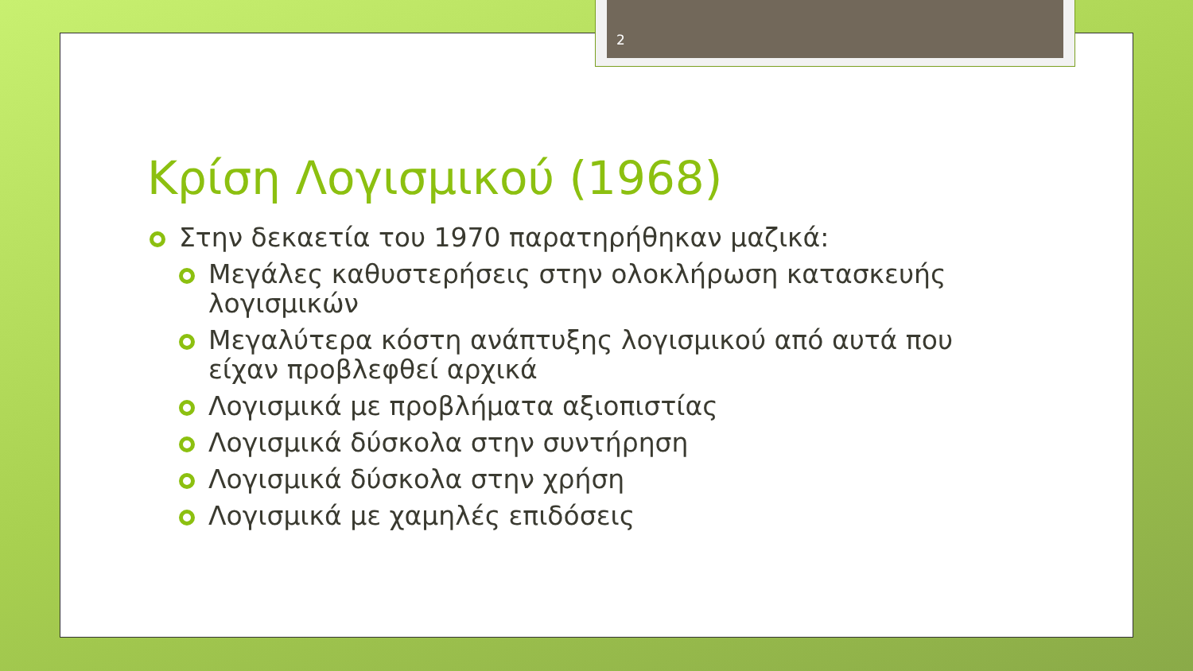2
Κρίση Λογισμικού (1968)
Στην δεκαετία του 1970 παρατηρήθηκαν μαζικά:
Μεγάλες καθυστερήσεις στην ολοκλήρωση κατασκευής λογισμικών
Μεγαλύτερα κόστη ανάπτυξης λογισμικού από αυτά που είχαν προβλεφθεί αρχικά
Λογισμικά με προβλήματα αξιοπιστίας
Λογισμικά δύσκολα στην συντήρηση
Λογισμικά δύσκολα στην χρήση
Λογισμικά με χαμηλές επιδόσεις